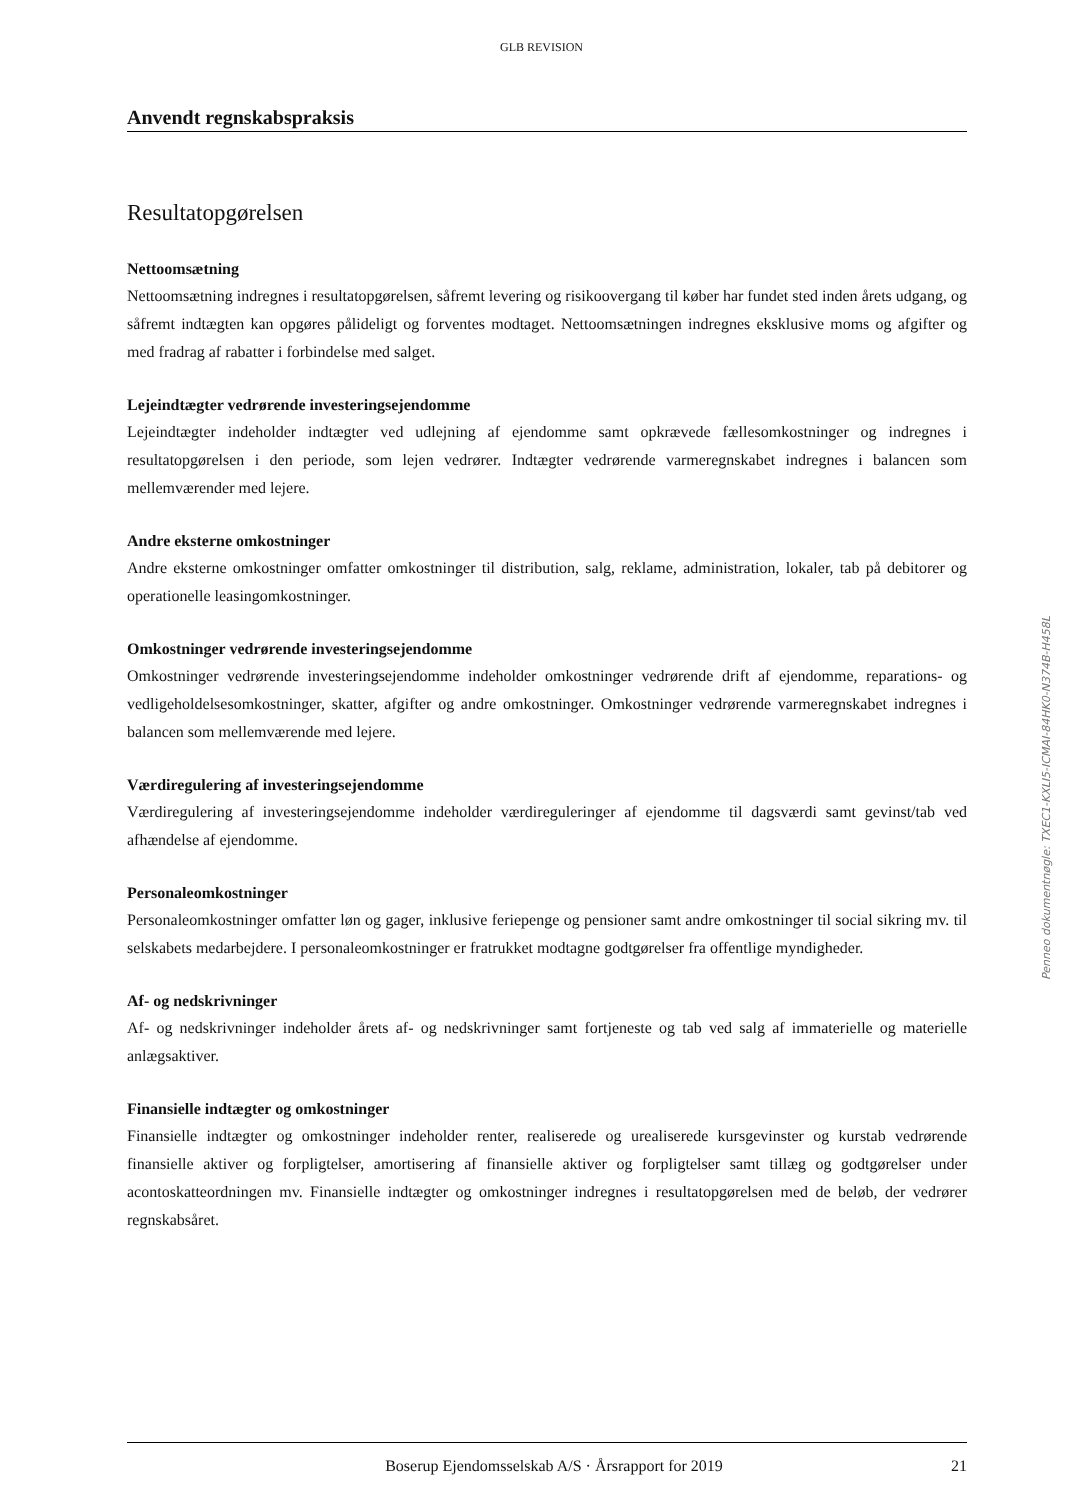GLB REVISION
Anvendt regnskabspraksis
Resultatopgørelsen
Nettoomsætning
Nettoomsætning indregnes i resultatopgørelsen, såfremt levering og risikoovergang til køber har fundet sted inden årets udgang, og såfremt indtægten kan opgøres pålideligt og forventes modtaget. Nettoomsætningen indregnes eksklusive moms og afgifter og med fradrag af rabatter i forbindelse med salget.
Lejeindtægter vedrørende investeringsejendomme
Lejeindtægter indeholder indtægter ved udlejning af ejendomme samt opkrævede fællesomkostninger og indregnes i resultatopgørelsen i den periode, som lejen vedrører. Indtægter vedrørende varmeregnskabet indregnes i balancen som mellemværender med lejere.
Andre eksterne omkostninger
Andre eksterne omkostninger omfatter omkostninger til distribution, salg, reklame, administration, lokaler, tab på debitorer og operationelle leasingomkostninger.
Omkostninger vedrørende investeringsejendomme
Omkostninger vedrørende investeringsejendomme indeholder omkostninger vedrørende drift af ejendomme, reparations- og vedligeholdelsesomkostninger, skatter, afgifter og andre omkostninger. Omkostninger vedrørende varmeregnskabet indregnes i balancen som mellemværende med lejere.
Værdiregulering af investeringsejendomme
Værdiregulering af investeringsejendomme indeholder værdireguleringer af ejendomme til dagsværdi samt gevinst/tab ved afhændelse af ejendomme.
Personaleomkostninger
Personaleomkostninger omfatter løn og gager, inklusive feriepenge og pensioner samt andre omkostninger til social sikring mv. til selskabets medarbejdere. I personaleomkostninger er fratrukket modtagne godtgørelser fra offentlige myndigheder.
Af- og nedskrivninger
Af- og nedskrivninger indeholder årets af- og nedskrivninger samt fortjeneste og tab ved salg af immaterielle og materielle anlægsaktiver.
Finansielle indtægter og omkostninger
Finansielle indtægter og omkostninger indeholder renter, realiserede og urealiserede kursgevinster og kurstab vedrørende finansielle aktiver og forpligtelser, amortisering af finansielle aktiver og forpligtelser samt tillæg og godtgørelser under acontoskatteordningen mv. Finansielle indtægter og omkostninger indregnes i resultatopgørelsen med de beløb, der vedrører regnskabsåret.
Boserup Ejendomsselskab A/S · Årsrapport for 2019 21
Penneo dokumentnøgle: TXEC1-KXLI5-ICMAI-84HK0-N374B-H458L